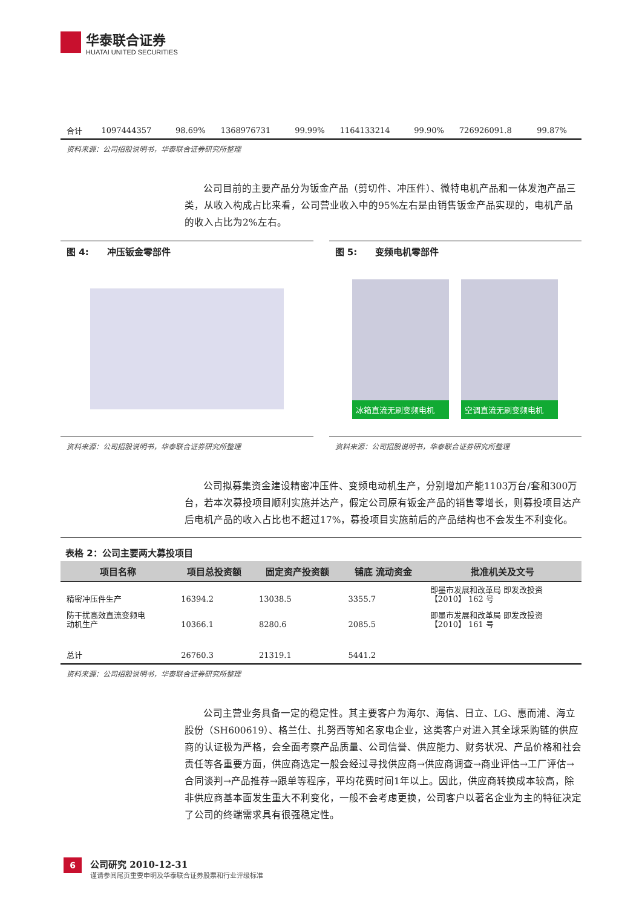华泰联合证券
HUATAI UNITED SECURITIES
| 合计 | 1097444357 | 98.69% | 1368976731 | 99.99% | 1164133214 | 99.90% | 726926091.8 | 99.87% |
资料来源：公司招股说明书，华泰联合证券研究所整理
公司目前的主要产品分为钣金产品（剪切件、冲压件）、微特电机产品和一体发泡产品三类，从收入构成占比来看，公司营业收入中的95%左右是由销售钣金产品实现的，电机产品的收入占比为2%左右。
图 4:　　冲压钣金零部件
资料来源：公司招股说明书，华泰联合证券研究所整理
图 5:　　变频电机零部件
冰箱直流无刷变频电机 空调直流无刷变频电机
资料来源：公司招股说明书，华泰联合证券研究所整理
公司拟募集资金建设精密冲压件、变频电动机生产，分别增加产能1103万台/套和300万台，若本次募投项目顺利实施并达产，假定公司原有钣金产品的销售零增长，则募投项目达产后电机产品的收入占比也不超过17%，募投项目实施前后的产品结构也不会发生不利变化。
表格 2：公司主要两大募投项目
| 项目名称 | 项目总投资额 | 固定资产投资额 | 铺底 流动资金 | 批准机关及文号 |
| --- | --- | --- | --- | --- |
| 精密冲压件生产 | 16394.2 | 13038.5 | 3355.7 | 即墨市发展和改革局 即发改投资 【2010】 162 号 |
| 防干扰高效直流变频电 动机生产 | 10366.1 | 8280.6 | 2085.5 | 即墨市发展和改革局 即发改投资 【2010】 161 号 |
| 总计 | 26760.3 | 21319.1 | 5441.2 | |
资料来源：公司招股说明书，华泰联合证券研究所整理
公司主营业务具备一定的稳定性。其主要客户为海尔、海信、日立、LG、惠而浦、海立股份（SH600619）、格兰仕、扎努西等知名家电企业，这类客户对进入其全球采购链的供应商的认证极为严格，会全面考察产品质量、公司信誉、供应能力、财务状况、产品价格和社会责任等各重要方面，供应商选定一般会经过寻找供应商→供应商调查→商业评估→工厂评估→合同谈判→产品推荐→跟单等程序，平均花费时间1年以上。因此，供应商转换成本较高，除非供应商基本面发生重大不利变化，一般不会考虑更换，公司客户以著名企业为主的特征决定了公司的终端需求具有很强稳定性。
6
公司研究 2010-12-31
谨请参阅尾页重要申明及华泰联合证券股票和行业评级标准